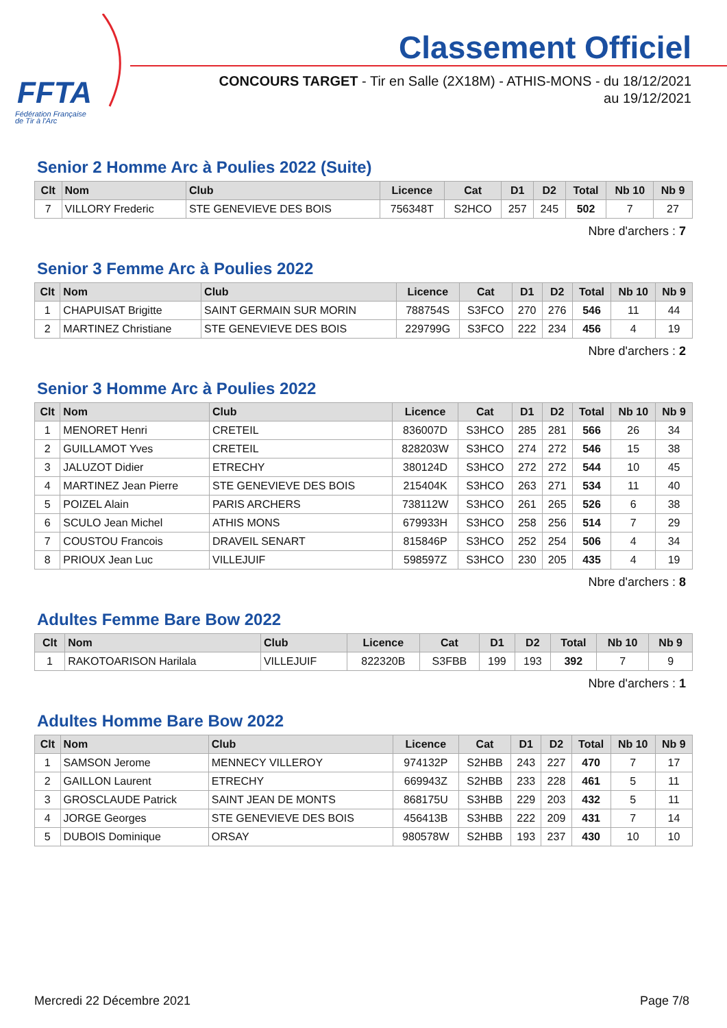FFTA
Fédération Française
de Tir à l'Arc
Classement Officiel
CONCOURS TARGET - Tir en Salle (2X18M) - ATHIS-MONS - du 18/12/2021
au 19/12/2021
Senior 2 Homme Arc à Poulies 2022 (Suite)
| Clt | Nom | Club | Licence | Cat | D1 | D2 | Total | Nb 10 | Nb 9 |
| --- | --- | --- | --- | --- | --- | --- | --- | --- | --- |
| 7 | VILLORY Frederic | STE GENEVIEVE DES BOIS | 756348T | S2HCO | 257 | 245 | 502 | 7 | 27 |
Nbre d'archers : 7
Senior 3 Femme Arc à Poulies 2022
| Clt | Nom | Club | Licence | Cat | D1 | D2 | Total | Nb 10 | Nb 9 |
| --- | --- | --- | --- | --- | --- | --- | --- | --- | --- |
| 1 | CHAPUISAT Brigitte | SAINT GERMAIN SUR MORIN | 788754S | S3FCO | 270 | 276 | 546 | 11 | 44 |
| 2 | MARTINEZ Christiane | STE GENEVIEVE DES BOIS | 229799G | S3FCO | 222 | 234 | 456 | 4 | 19 |
Nbre d'archers : 2
Senior 3 Homme Arc à Poulies 2022
| Clt | Nom | Club | Licence | Cat | D1 | D2 | Total | Nb 10 | Nb 9 |
| --- | --- | --- | --- | --- | --- | --- | --- | --- | --- |
| 1 | MENORET Henri | CRETEIL | 836007D | S3HCO | 285 | 281 | 566 | 26 | 34 |
| 2 | GUILLAMOT Yves | CRETEIL | 828203W | S3HCO | 274 | 272 | 546 | 15 | 38 |
| 3 | JALUZOT Didier | ETRECHY | 380124D | S3HCO | 272 | 272 | 544 | 10 | 45 |
| 4 | MARTINEZ Jean Pierre | STE GENEVIEVE DES BOIS | 215404K | S3HCO | 263 | 271 | 534 | 11 | 40 |
| 5 | POIZEL Alain | PARIS ARCHERS | 738112W | S3HCO | 261 | 265 | 526 | 6 | 38 |
| 6 | SCULO Jean Michel | ATHIS MONS | 679933H | S3HCO | 258 | 256 | 514 | 7 | 29 |
| 7 | COUSTOU Francois | DRAVEIL SENART | 815846P | S3HCO | 252 | 254 | 506 | 4 | 34 |
| 8 | PRIOUX Jean Luc | VILLEJUIF | 598597Z | S3HCO | 230 | 205 | 435 | 4 | 19 |
Nbre d'archers : 8
Adultes Femme Bare Bow 2022
| Clt | Nom | Club | Licence | Cat | D1 | D2 | Total | Nb 10 | Nb 9 |
| --- | --- | --- | --- | --- | --- | --- | --- | --- | --- |
| 1 | RAKOTOARISON Harilala | VILLEJUIF | 822320B | S3FBB | 199 | 193 | 392 | 7 | 9 |
Nbre d'archers : 1
Adultes Homme Bare Bow 2022
| Clt | Nom | Club | Licence | Cat | D1 | D2 | Total | Nb 10 | Nb 9 |
| --- | --- | --- | --- | --- | --- | --- | --- | --- | --- |
| 1 | SAMSON Jerome | MENNECY VILLEROY | 974132P | S2HBB | 243 | 227 | 470 | 7 | 17 |
| 2 | GAILLON Laurent | ETRECHY | 669943Z | S2HBB | 233 | 228 | 461 | 5 | 11 |
| 3 | GROSCLAUDE Patrick | SAINT JEAN DE MONTS | 868175U | S3HBB | 229 | 203 | 432 | 5 | 11 |
| 4 | JORGE Georges | STE GENEVIEVE DES BOIS | 456413B | S3HBB | 222 | 209 | 431 | 7 | 14 |
| 5 | DUBOIS Dominique | ORSAY | 980578W | S2HBB | 193 | 237 | 430 | 10 | 10 |
Mercredi 22 Décembre 2021 Page 7/8